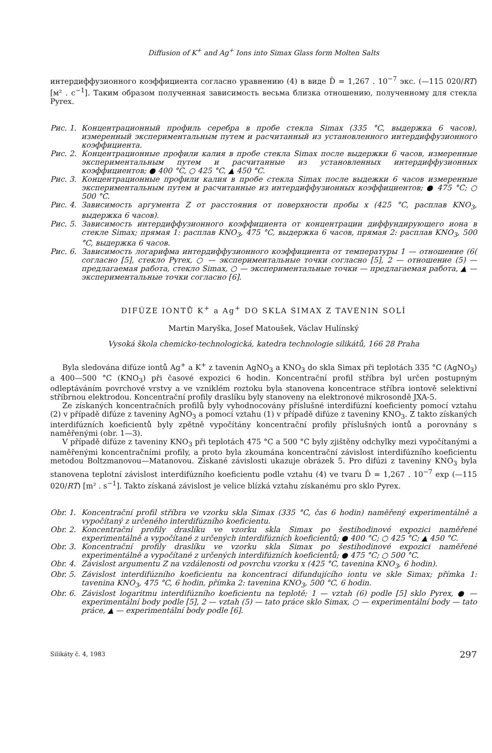Diffusion of K<sup>+</sup> and Ag<sup>+</sup> Ions into Simax Glass form Molten Salts
интердиффузионного коэффициента согласно уравнению (4) в виде D̃ = 1,267 . 10<sup>−7</sup> экс. (—115 020/RT) [м² . с<sup>−1</sup>]. Таким образом полученная зависимость весьма близка отношению, полученному для стекла Pyrex.
Рис. 1. Концентрационный профиль серебра в пробе стекла Simax (335 °C, выдержка 6 часов), измеренный экспериментальным путем и расчитанный из установленного интердиффузионного коэффициента.
Рис. 2. Концентрационные профили калия в пробе стекла Simax после выдержки 6 часов, измеренные экспериментальным путем и расчитанные из установленных интердиффузионных коэффициентов; ● 400 °C, ○ 425 °C, ▲ 450 °C.
Рис. 3. Концентрационные профили калия в пробе стекла Simax после выдежки 6 часов измеренные экспериментальным путем и расчитанные из интердиффузионных коэффициентов; ● 475 °C; ○ 500 °C.
Рис. 4. Зависимость аргумента Z от расстояния от поверхности пробы x (425 °C, расплав KNO<sub>3</sub>, выдержка 6 часов).
Рис. 5. Зависимость интердиффузионного коэффициента от концентрации диффундирующего иона в стекле Simax; прямая 1: расплав KNO<sub>3</sub>, 475 °C, выдержка 6 часов, прямая 2: расплав KNO<sub>3</sub>, 500 °C, выдержка 6 часов.
Рис. 6. Зависимость логарифма интердиффузионного коэффициента от температуры 1 — отношение (6( согласно [5], стекло Pyrex, ○ — экспериментальные точки согласно [5], 2 — отношение (5) — предлагаемая работа, стекло Simax, ○ — экспериментальные точки — предлагаемая работа, ▲ — экспериментальные точки согласно [6].
DIFÚZE IONTŮ K<sup>+</sup> a Ag<sup>+</sup> DO SKLA SIMAX Z TAVENIN SOLÍ
Martin Maryška, Josef Matoušek, Václav Hulínský
Vysoká škola chemicko-technologická, katedra technologie silikátů, 166 28 Praha
Byla sledována difúze iontů Ag<sup>+</sup> a K<sup>+</sup> z tavenin AgNO<sub>3</sub> a KNO<sub>3</sub> do skla Simax při teplotách 335 °C (AgNO<sub>3</sub>) a 400—500 °C (KNO<sub>3</sub>) při časové expozici 6 hodin. Koncentrační profil stříbra byl určen postupným odleptáváním povrchové vrstvy a ve vzniklém roztoku byla stanovena koncentrace stříbra iontově selektivní stříbrnou elektrodou. Koncentrační profily draslíku byly stanoveny na elektronové mikrosondě JXA-5.
Ze získaných koncentračních profilů byly vyhodnocovány příslušné interdifúzní koeficienty pomocí vztahu (2) v případě difúze z taveniny AgNO<sub>3</sub> a pomocí vztahu (1) v případě difúze z taveniny KNO<sub>3</sub>. Z takto získaných interdifúzních koeficientů byly zpětně vypočítány koncentrační profily příslušných iontů a porovnány s naměřenými (obr. 1—3).
V případě difúze z taveniny KNO<sub>3</sub> při teplotách 475 °C a 500 °C byly zjištěny odchylky mezi vypočítanými a naměřenými koncentračními profily, a proto byla zkoumána koncentrační závislost interdifúzního koeficientu metodou Boltzmanovou—Matanovou. Získané závislosti ukazuje obrázek 5. Pro difúzi z taveniny KNO<sub>3</sub> byla stanovena teplotní závislost interdifúzního koeficientu podle vztahu (4) ve tvaru D̃ = 1,267 . 10<sup>−7</sup> exp (—115 020/RT) [m² . s<sup>−1</sup>]. Takto získaná závislost je velice blízká vztahu získanému pro sklo Pyrex.
Obr. 1. Koncentrační profil stříbra ve vzorku skla Simax (335 °C, čas 6 hodin) naměřený experimentálně a vypočítaný z určeného interdifúzního koeficientu.
Obr. 2. Koncentrační profily draslíku ve vzorku skla Simax po šestihodinové expozici naměřené experimentálně a vypočítané z určených interdifúzních koeficientů; ● 400 °C; ○ 425 °C; ▲ 450 °C.
Obr. 3. Koncentrační profily draslíku ve vzorku skla Simax po šestihodinové expozici naměřené experimentálně a vypočítané z určených interdifúzních koeficientů; ● 475 °C; ○ 500 °C.
Obr. 4. Závislost argumentu Z na vzdálenosti od povrchu vzorku x (425 °C, tavenina KNO<sub>3</sub>, 6 hodin).
Obr. 5. Závislost interdifúzního koeficientu na koncentraci difundujícího iontu ve skle Simax; přímka 1: tavenina KNO<sub>3</sub>, 475 °C, 6 hodin, přímka 2: tavenina KNO<sub>3</sub>, 500 °C, 6 hodin.
Obr. 6. Závislost logaritmu interdifúzního koeficientu na teplotě; 1 — vztah (6) podle [5] sklo Pyrex, ● — experimentální body podle [5], 2 — vztah (5) — tato práce sklo Simax, ○ — experimentální body — tato práce, ▲ — experimentální body podle [6].
Silikáty č. 4, 1983 297